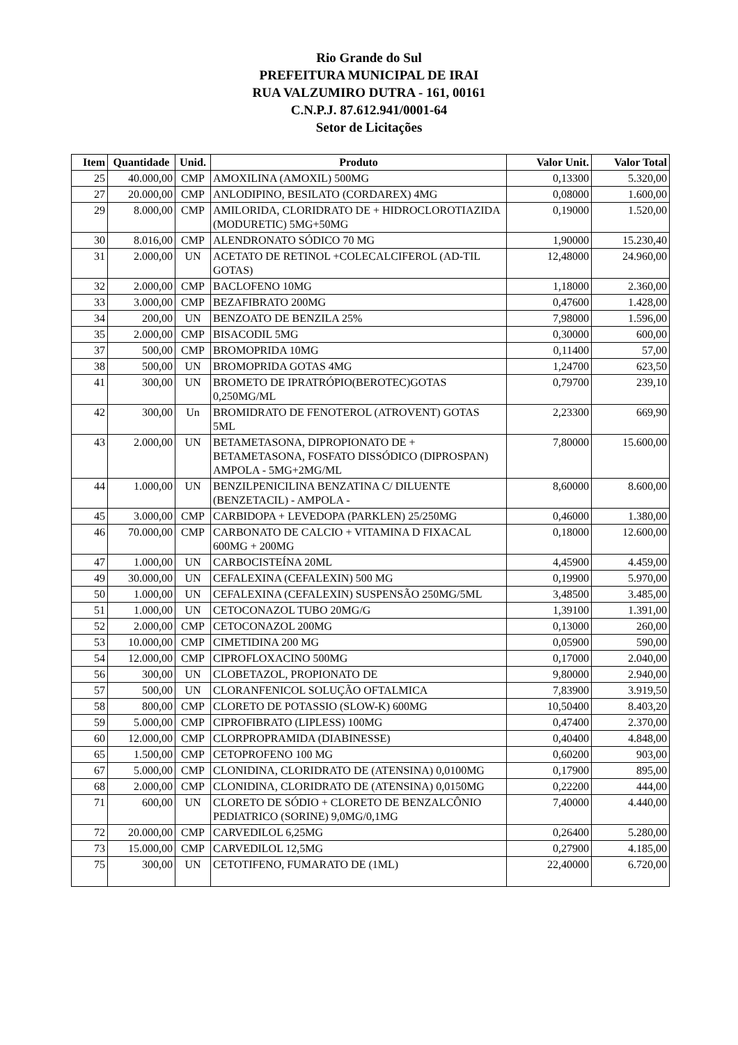Rio Grande do Sul
PREFEITURA MUNICIPAL DE IRAI
RUA VALZUMIRO DUTRA - 161, 00161
C.N.P.J. 87.612.941/0001-64
Setor de Licitações
| Item | Quantidade | Unid. | Produto | Valor Unit. | Valor Total |
| --- | --- | --- | --- | --- | --- |
| 25 | 40.000,00 | CMP | AMOXILINA (AMOXIL) 500MG | 0,13300 | 5.320,00 |
| 27 | 20.000,00 | CMP | ANLODIPINO, BESILATO (CORDAREX) 4MG | 0,08000 | 1.600,00 |
| 29 | 8.000,00 | CMP | AMILORIDA, CLORIDRATO DE + HIDROCLOROTIAZIDA (MODURETIC) 5MG+50MG | 0,19000 | 1.520,00 |
| 30 | 8.016,00 | CMP | ALENDRONATO SÓDICO 70 MG | 1,90000 | 15.230,40 |
| 31 | 2.000,00 | UN | ACETATO DE RETINOL +COLECALCIFEROL (AD-TIL GOTAS) | 12,48000 | 24.960,00 |
| 32 | 2.000,00 | CMP | BACLOFENO 10MG | 1,18000 | 2.360,00 |
| 33 | 3.000,00 | CMP | BEZAFIBRATO 200MG | 0,47600 | 1.428,00 |
| 34 | 200,00 | UN | BENZOATO DE BENZILA 25% | 7,98000 | 1.596,00 |
| 35 | 2.000,00 | CMP | BISACODIL 5MG | 0,30000 | 600,00 |
| 37 | 500,00 | CMP | BROMOPRIDA 10MG | 0,11400 | 57,00 |
| 38 | 500,00 | UN | BROMOPRIDA GOTAS 4MG | 1,24700 | 623,50 |
| 41 | 300,00 | UN | BROMETO DE IPRATRÓPIO(BEROTEC)GOTAS 0,250MG/ML | 0,79700 | 239,10 |
| 42 | 300,00 | Un | BROMIDRATO DE FENOTEROL (ATROVENT) GOTAS 5ML | 2,23300 | 669,90 |
| 43 | 2.000,00 | UN | BETAMETASONA, DIPROPIONATO DE + BETAMETASONA, FOSFATO DISSÓDICO (DIPROSPAN) AMPOLA - 5MG+2MG/ML | 7,80000 | 15.600,00 |
| 44 | 1.000,00 | UN | BENZILPENICILINA BENZATINA C/ DILUENTE (BENZETACIL) - AMPOLA - | 8,60000 | 8.600,00 |
| 45 | 3.000,00 | CMP | CARBIDOPA + LEVEDOPA (PARKLEN) 25/250MG | 0,46000 | 1.380,00 |
| 46 | 70.000,00 | CMP | CARBONATO DE CALCIO + VITAMINA D FIXACAL 600MG + 200MG | 0,18000 | 12.600,00 |
| 47 | 1.000,00 | UN | CARBOCISTEÍNA 20ML | 4,45900 | 4.459,00 |
| 49 | 30.000,00 | UN | CEFALEXINA (CEFALEXIN) 500 MG | 0,19900 | 5.970,00 |
| 50 | 1.000,00 | UN | CEFALEXINA (CEFALEXIN) SUSPENSÃO 250MG/5ML | 3,48500 | 3.485,00 |
| 51 | 1.000,00 | UN | CETOCONAZOL TUBO 20MG/G | 1,39100 | 1.391,00 |
| 52 | 2.000,00 | CMP | CETOCONAZOL 200MG | 0,13000 | 260,00 |
| 53 | 10.000,00 | CMP | CIMETIDINA 200 MG | 0,05900 | 590,00 |
| 54 | 12.000,00 | CMP | CIPROFLOXACINO 500MG | 0,17000 | 2.040,00 |
| 56 | 300,00 | UN | CLOBETAZOL, PROPIONATO DE | 9,80000 | 2.940,00 |
| 57 | 500,00 | UN | CLORANFENICOL SOLUÇÃO OFTALMICA | 7,83900 | 3.919,50 |
| 58 | 800,00 | CMP | CLORETO DE POTASSIO (SLOW-K) 600MG | 10,50400 | 8.403,20 |
| 59 | 5.000,00 | CMP | CIPROFIBRATO (LIPLESS) 100MG | 0,47400 | 2.370,00 |
| 60 | 12.000,00 | CMP | CLORPROPRAMIDA (DIABINESSE) | 0,40400 | 4.848,00 |
| 65 | 1.500,00 | CMP | CETOPROFENO 100 MG | 0,60200 | 903,00 |
| 67 | 5.000,00 | CMP | CLONIDINA, CLORIDRATO DE (ATENSINA) 0,0100MG | 0,17900 | 895,00 |
| 68 | 2.000,00 | CMP | CLONIDINA, CLORIDRATO DE (ATENSINA) 0,0150MG | 0,22200 | 444,00 |
| 71 | 600,00 | UN | CLORETO DE SÓDIO + CLORETO DE BENZALCÔNIO PEDIATRICO (SORINE) 9,0MG/0,1MG | 7,40000 | 4.440,00 |
| 72 | 20.000,00 | CMP | CARVEDILOL 6,25MG | 0,26400 | 5.280,00 |
| 73 | 15.000,00 | CMP | CARVEDILOL 12,5MG | 0,27900 | 4.185,00 |
| 75 | 300,00 | UN | CETOTIFENO, FUMARATO DE (1ML) | 22,40000 | 6.720,00 |